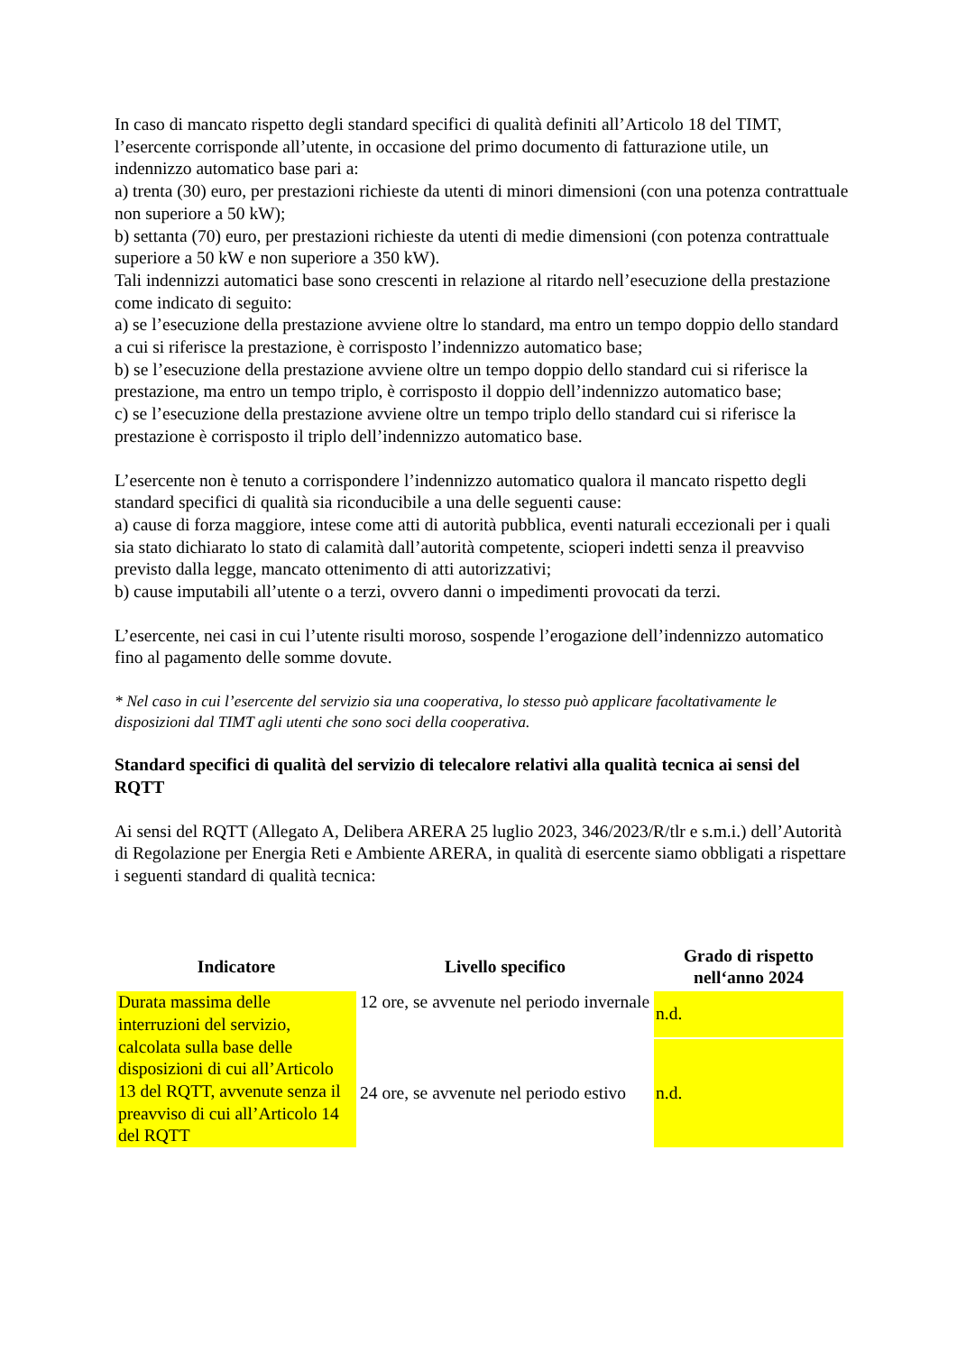In caso di mancato rispetto degli standard specifici di qualità definiti all’Articolo 18 del TIMT, l’esercente corrisponde all’utente, in occasione del primo documento di fatturazione utile, un indennizzo automatico base pari a:
a) trenta (30) euro, per prestazioni richieste da utenti di minori dimensioni (con una potenza contrattuale non superiore a 50 kW);
b) settanta (70) euro, per prestazioni richieste da utenti di medie dimensioni (con potenza contrattuale superiore a 50 kW e non superiore a 350 kW).
Tali indennizzi automatici base sono crescenti in relazione al ritardo nell’esecuzione della prestazione come indicato di seguito:
a) se l’esecuzione della prestazione avviene oltre lo standard, ma entro un tempo doppio dello standard a cui si riferisce la prestazione, è corrisposto l’indennizzo automatico base;
b) se l’esecuzione della prestazione avviene oltre un tempo doppio dello standard cui si riferisce la prestazione, ma entro un tempo triplo, è corrisposto il doppio dell’indennizzo automatico base;
c) se l’esecuzione della prestazione avviene oltre un tempo triplo dello standard cui si riferisce la prestazione è corrisposto il triplo dell’indennizzo automatico base.
L’esercente non è tenuto a corrispondere l’indennizzo automatico qualora il mancato rispetto degli standard specifici di qualità sia riconducibile a una delle seguenti cause:
a) cause di forza maggiore, intese come atti di autorità pubblica, eventi naturali eccezionali per i quali sia stato dichiarato lo stato di calamità dall’autorità competente, scioperi indetti senza il preavviso previsto dalla legge, mancato ottenimento di atti autorizzativi;
b) cause imputabili all’utente o a terzi, ovvero danni o impedimenti provocati da terzi.
L’esercente, nei casi in cui l’utente risulti moroso, sospende l’erogazione dell’indennizzo automatico fino al pagamento delle somme dovute.
* Nel caso in cui l’esercente del servizio sia una cooperativa, lo stesso può applicare facoltativamente le disposizioni dal TIMT agli utenti che sono soci della cooperativa.
Standard specifici di qualità del servizio di telecalore relativi alla qualità tecnica ai sensi del RQTT
Ai sensi del RQTT (Allegato A, Delibera ARERA 25 luglio 2023, 346/2023/R/tlr e s.m.i.) dell’Autorità di Regolazione per Energia Reti e Ambiente ARERA, in qualità di esercente siamo obbligati a rispettare i seguenti standard di qualità tecnica:
| Indicatore | Livello specifico | Grado di rispetto nell‘anno 2024 |
| --- | --- | --- |
| Durata massima delle interruzioni del servizio, calcolata sulla base delle disposizioni di cui all’Articolo 13 del RQTT, avvenute senza il preavviso di cui all’Articolo 14 del RQTT | 12 ore, se avvenute nel periodo invernale | n.d. |
| | 24 ore, se avvenute nel periodo estivo | n.d. |